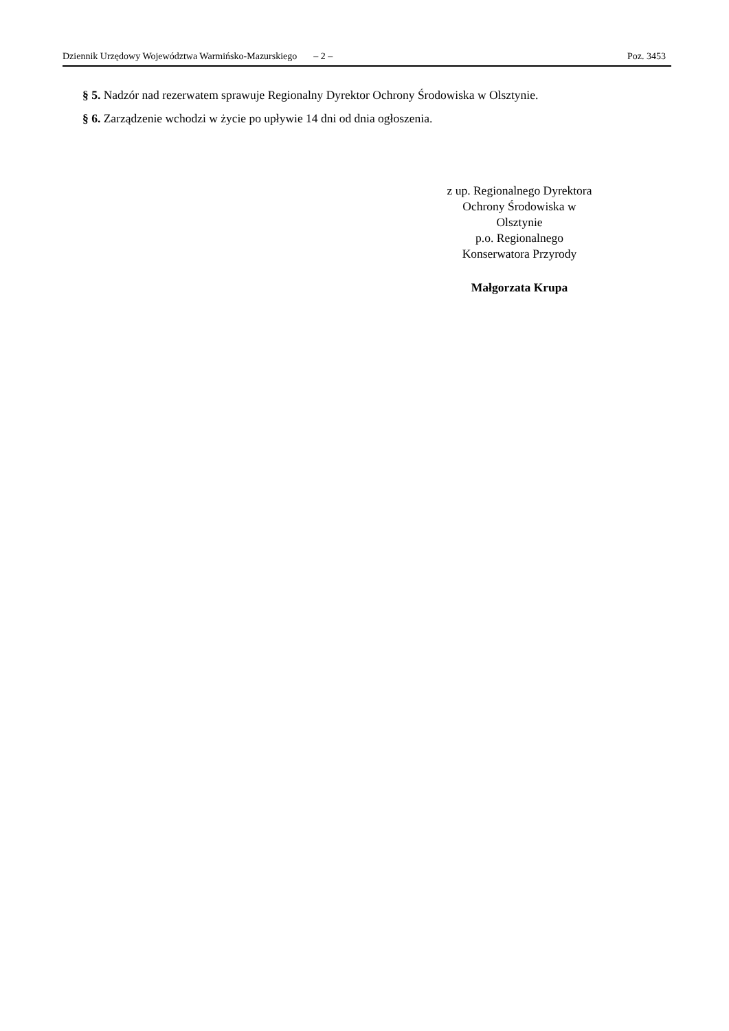Dziennik Urzędowy Województwa Warmińsko-Mazurskiego – 2 – Poz. 3453
§ 5. Nadzór nad rezerwatem sprawuje Regionalny Dyrektor Ochrony Środowiska w Olsztynie.
§ 6. Zarządzenie wchodzi w życie po upływie 14 dni od dnia ogłoszenia.
z up. Regionalnego Dyrektora
Ochrony Środowiska w
Olsztynie
p.o. Regionalnego
Konserwatora Przyrody
Małgorzata Krupa